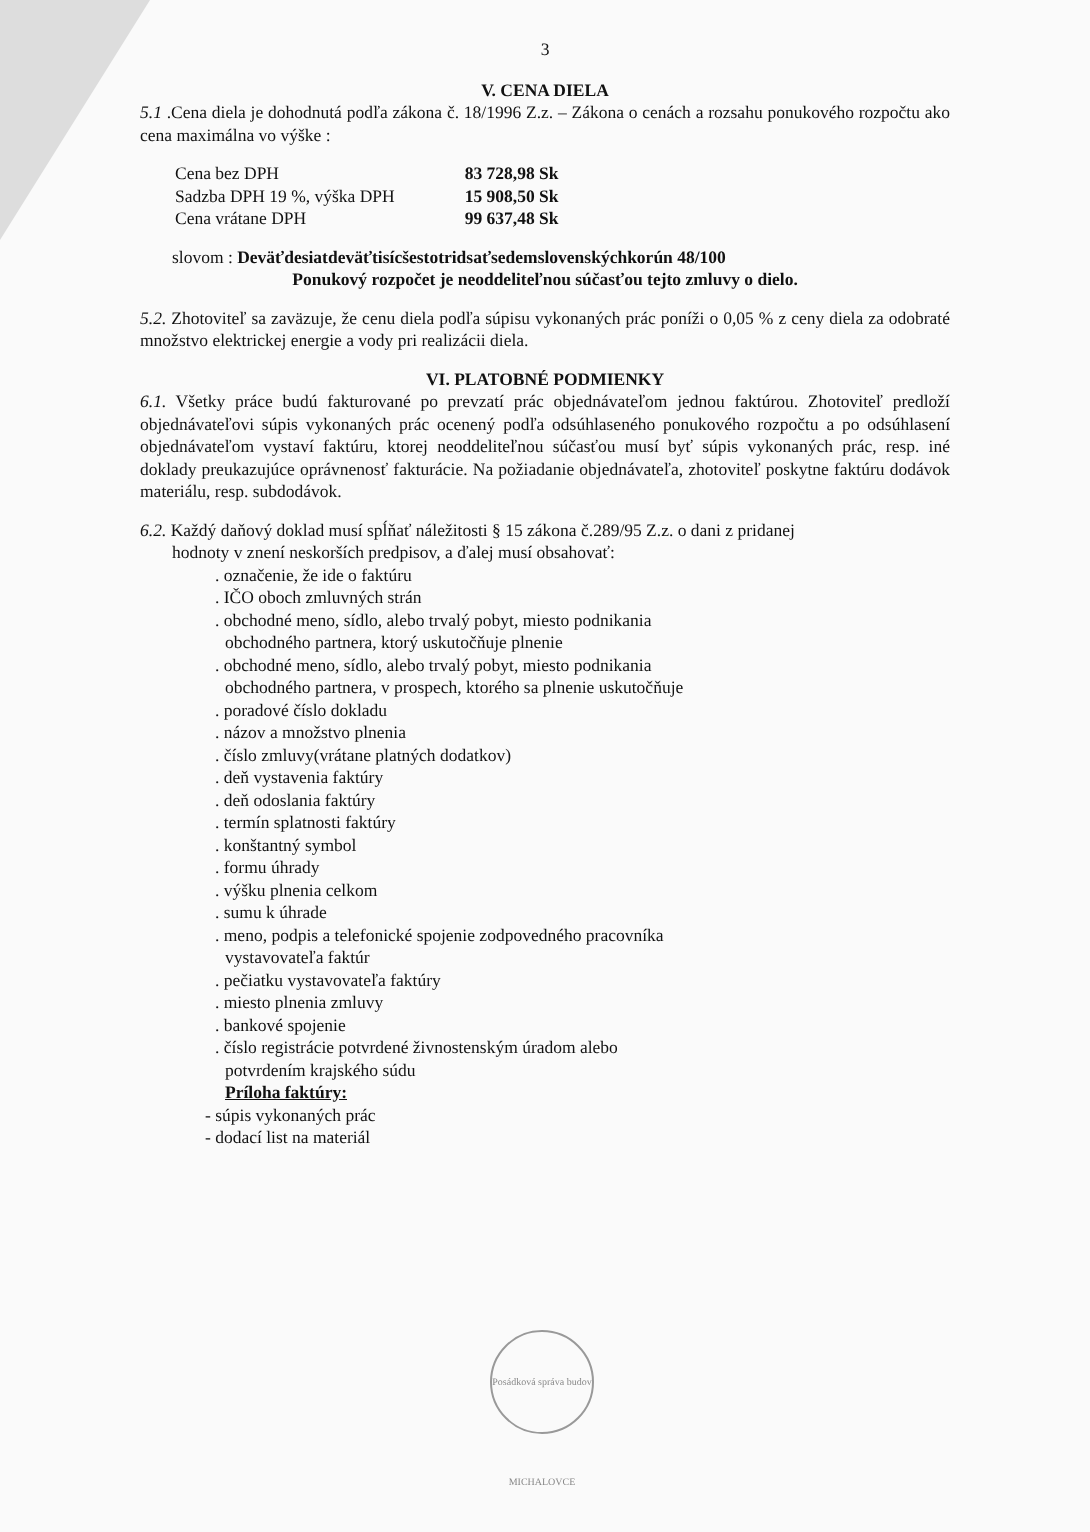3
V. CENA DIELA
5.1 .Cena diela je dohodnutá podľa zákona č. 18/1996 Z.z. – Zákona o cenách a rozsahu ponukového rozpočtu ako cena maximálna vo výške :
| Cena bez DPH | 83 728,98 Sk |
| Sadzba DPH 19 %, výška DPH | 15 908,50 Sk |
| Cena vrátane DPH | 99 637,48 Sk |
slovom : Deväťdesiatdeväťtisícšestotridsaťsedemslovenskýchkorún 48/100
Ponukový rozpočet je neoddeliteľnou súčasťou tejto zmluvy o dielo.
5.2. Zhotoviteľ sa zaväzuje, že cenu diela podľa súpisu vykonaných prác poníži o 0,05 % z ceny diela za odobraté množstvo elektrickej energie a vody pri realizácii diela.
VI. PLATOBNÉ PODMIENKY
6.1. Všetky práce budú fakturované po prevzatí prác objednávateľom jednou faktúrou. Zhotoviteľ predloží objednávateľovi súpis vykonaných prác ocenený podľa odsúhlaseného ponukového rozpočtu a po odsúhlasení objednávateľom vystaví faktúru, ktorej neoddeliteľnou súčasťou musí byť súpis vykonaných prác, resp. iné doklady preukazujúce oprávnenosť fakturácie. Na požiadanie objednávateľa, zhotoviteľ poskytne faktúru dodávok materiálu, resp. subdodávok.
6.2. Každý daňový doklad musí spĺňať náležitosti § 15 zákona č.289/95 Z.z. o dani z pridanej
hodnoty v znení neskorších predpisov, a ďalej musí obsahovať:
. označenie, že ide o faktúru
. IČO oboch zmluvných strán
. obchodné meno, sídlo, alebo trvalý pobyt, miesto podnikania
obchodného partnera, ktorý uskutočňuje plnenie
. obchodné meno, sídlo, alebo trvalý pobyt, miesto podnikania
obchodného partnera, v prospech, ktorého sa plnenie uskutočňuje
. poradové číslo dokladu
. názov a množstvo plnenia
. číslo zmluvy(vrátane platných dodatkov)
. deň vystavenia faktúry
. deň odoslania faktúry
. termín splatnosti faktúry
. konštantný symbol
. formu úhrady
. výšku plnenia celkom
. sumu k úhrade
. meno, podpis a telefonické spojenie zodpovedného pracovníka
vystavovateľa faktúr
. pečiatku vystavovateľa faktúry
. miesto plnenia zmluvy
. bankové spojenie
. číslo registrácie potvrdené živnostenským úradom alebo
potvrdením krajského súdu
Príloha faktúry:
- súpis vykonaných prác
- dodací list na materiál
Posádková správa budov MICHALOVCE